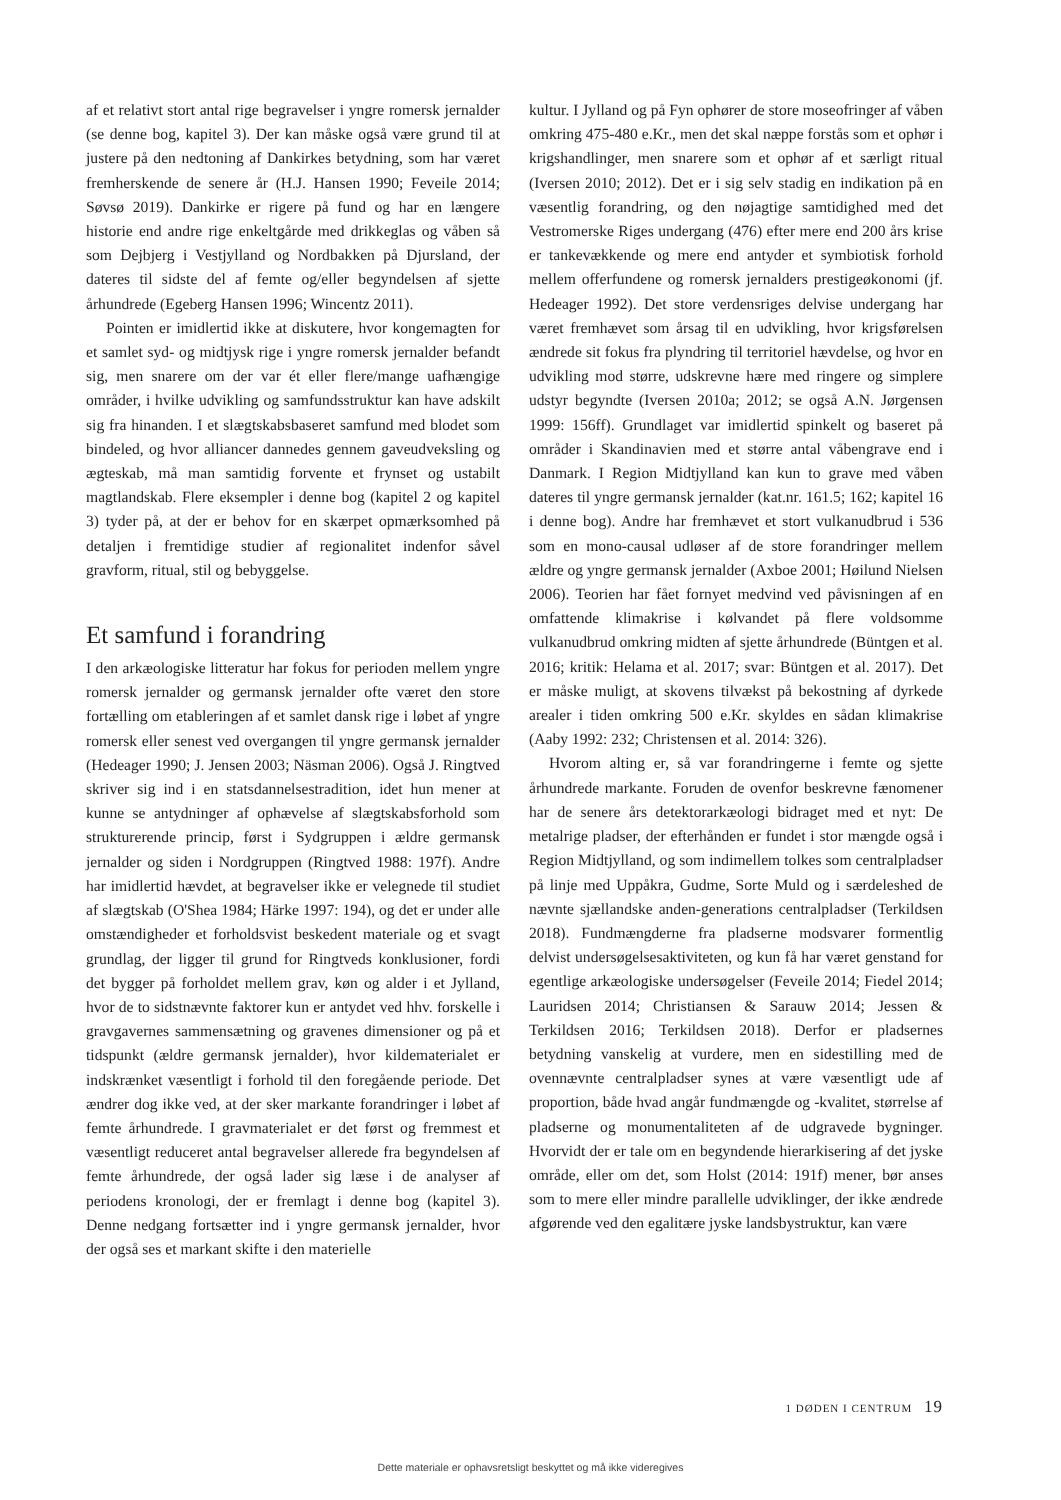af et relativt stort antal rige begravelser i yngre romersk jernalder (se denne bog, kapitel 3). Der kan måske også være grund til at justere på den nedtoning af Dankirkes betydning, som har været fremherskende de senere år (H.J. Hansen 1990; Feveile 2014; Søvsø 2019). Dankirke er rigere på fund og har en længere historie end andre rige enkeltgårde med drikkeglas og våben så som Dejbjerg i Vestjylland og Nordbakken på Djursland, der dateres til sidste del af femte og/eller begyndelsen af sjette århundrede (Egeberg Hansen 1996; Wincentz 2011).
Pointen er imidlertid ikke at diskutere, hvor kongemagten for et samlet syd- og midtjysk rige i yngre romersk jernalder befandt sig, men snarere om der var ét eller flere/mange uafhængige områder, i hvilke udvikling og samfundsstruktur kan have adskilt sig fra hinanden. I et slægtskabsbaseret samfund med blodet som bindeled, og hvor alliancer dannedes gennem gaveudveksling og ægteskab, må man samtidig forvente et frynset og ustabilt magtlandskab. Flere eksempler i denne bog (kapitel 2 og kapitel 3) tyder på, at der er behov for en skærpet opmærksomhed på detaljen i fremtidige studier af regionalitet indenfor såvel gravform, ritual, stil og bebyggelse.
Et samfund i forandring
I den arkæologiske litteratur har fokus for perioden mellem yngre romersk jernalder og germansk jernalder ofte været den store fortælling om etableringen af et samlet dansk rige i løbet af yngre romersk eller senest ved overgangen til yngre germansk jernalder (Hedeager 1990; J. Jensen 2003; Näsman 2006). Også J. Ringtved skriver sig ind i en statsdannelsestradition, idet hun mener at kunne se antydninger af ophævelse af slægtskabsforhold som strukturerende princip, først i Sydgruppen i ældre germansk jernalder og siden i Nordgruppen (Ringtved 1988: 197f). Andre har imidlertid hævdet, at begravelser ikke er velegnede til studiet af slægtskab (O'Shea 1984; Härke 1997: 194), og det er under alle omstændigheder et forholdsvist beskedent materiale og et svagt grundlag, der ligger til grund for Ringtveds konklusioner, fordi det bygger på forholdet mellem grav, køn og alder i et Jylland, hvor de to sidstnævnte faktorer kun er antydet ved hhv. forskelle i gravgavernes sammensætning og gravenes dimensioner og på et tidspunkt (ældre germansk jernalder), hvor kildematerialet er indskrænket væsentligt i forhold til den foregående periode. Det ændrer dog ikke ved, at der sker markante forandringer i løbet af femte århundrede. I gravmaterialet er det først og fremmest et væsentligt reduceret antal begravelser allerede fra begyndelsen af femte århundrede, der også lader sig læse i de analyser af periodens kronologi, der er fremlagt i denne bog (kapitel 3). Denne nedgang fortsætter ind i yngre germansk jernalder, hvor der også ses et markant skifte i den materielle
kultur. I Jylland og på Fyn ophører de store moseofringer af våben omkring 475-480 e.Kr., men det skal næppe forstås som et ophør i krigshandlinger, men snarere som et ophør af et særligt ritual (Iversen 2010; 2012). Det er i sig selv stadig en indikation på en væsentlig forandring, og den nøjagtige samtidighed med det Vestromerske Riges undergang (476) efter mere end 200 års krise er tankevækkende og mere end antyder et symbiotisk forhold mellem offerfundene og romersk jernalders prestigeøkonomi (jf. Hedeager 1992). Det store verdensriges delvise undergang har været fremhævet som årsag til en udvikling, hvor krigsførelsen ændrede sit fokus fra plyndring til territoriel hævdelse, og hvor en udvikling mod større, udskrevne hære med ringere og simplere udstyr begyndte (Iversen 2010a; 2012; se også A.N. Jørgensen 1999: 156ff). Grundlaget var imidlertid spinkelt og baseret på områder i Skandinavien med et større antal våbengrave end i Danmark. I Region Midtjylland kan kun to grave med våben dateres til yngre germansk jernalder (kat.nr. 161.5; 162; kapitel 16 i denne bog). Andre har fremhævet et stort vulkanudbrud i 536 som en mono-causal udløser af de store forandringer mellem ældre og yngre germansk jernalder (Axboe 2001; Høilund Nielsen 2006). Teorien har fået fornyet medvind ved påvisningen af en omfattende klimakrise i kølvandet på flere voldsomme vulkanudbrud omkring midten af sjette århundrede (Büntgen et al. 2016; kritik: Helama et al. 2017; svar: Büntgen et al. 2017). Det er måske muligt, at skovens tilvækst på bekostning af dyrkede arealer i tiden omkring 500 e.Kr. skyldes en sådan klimakrise (Aaby 1992: 232; Christensen et al. 2014: 326).
Hvorom alting er, så var forandringerne i femte og sjette århundrede markante. Foruden de ovenfor beskrevne fænomener har de senere års detektorarkæologi bidraget med et nyt: De metalrige pladser, der efterhånden er fundet i stor mængde også i Region Midtjylland, og som indimellem tolkes som centralpladser på linje med Uppåkra, Gudme, Sorte Muld og i særdeleshed de nævnte sjællandske anden-generations centralpladser (Terkildsen 2018). Fundmængderne fra pladserne modsvarer formentlig delvist undersøgelsesaktiviteten, og kun få har været genstand for egentlige arkæologiske undersøgelser (Feveile 2014; Fiedel 2014; Lauridsen 2014; Christiansen & Sarauw 2014; Jessen & Terkildsen 2016; Terkildsen 2018). Derfor er pladsernes betydning vanskelig at vurdere, men en sidestilling med de ovennævnte centralpladser synes at være væsentligt ude af proportion, både hvad angår fundmængde og -kvalitet, størrelse af pladserne og monumentaliteten af de udgravede bygninger. Hvorvidt der er tale om en begyndende hierarkisering af det jyske område, eller om det, som Holst (2014: 191f) mener, bør anses som to mere eller mindre parallelle udviklinger, der ikke ændrede afgørende ved den egalitære jyske landsbystruktur, kan være
1 DØDEN I CENTRUM 19
Dette materiale er ophavsretsligt beskyttet og må ikke videregives